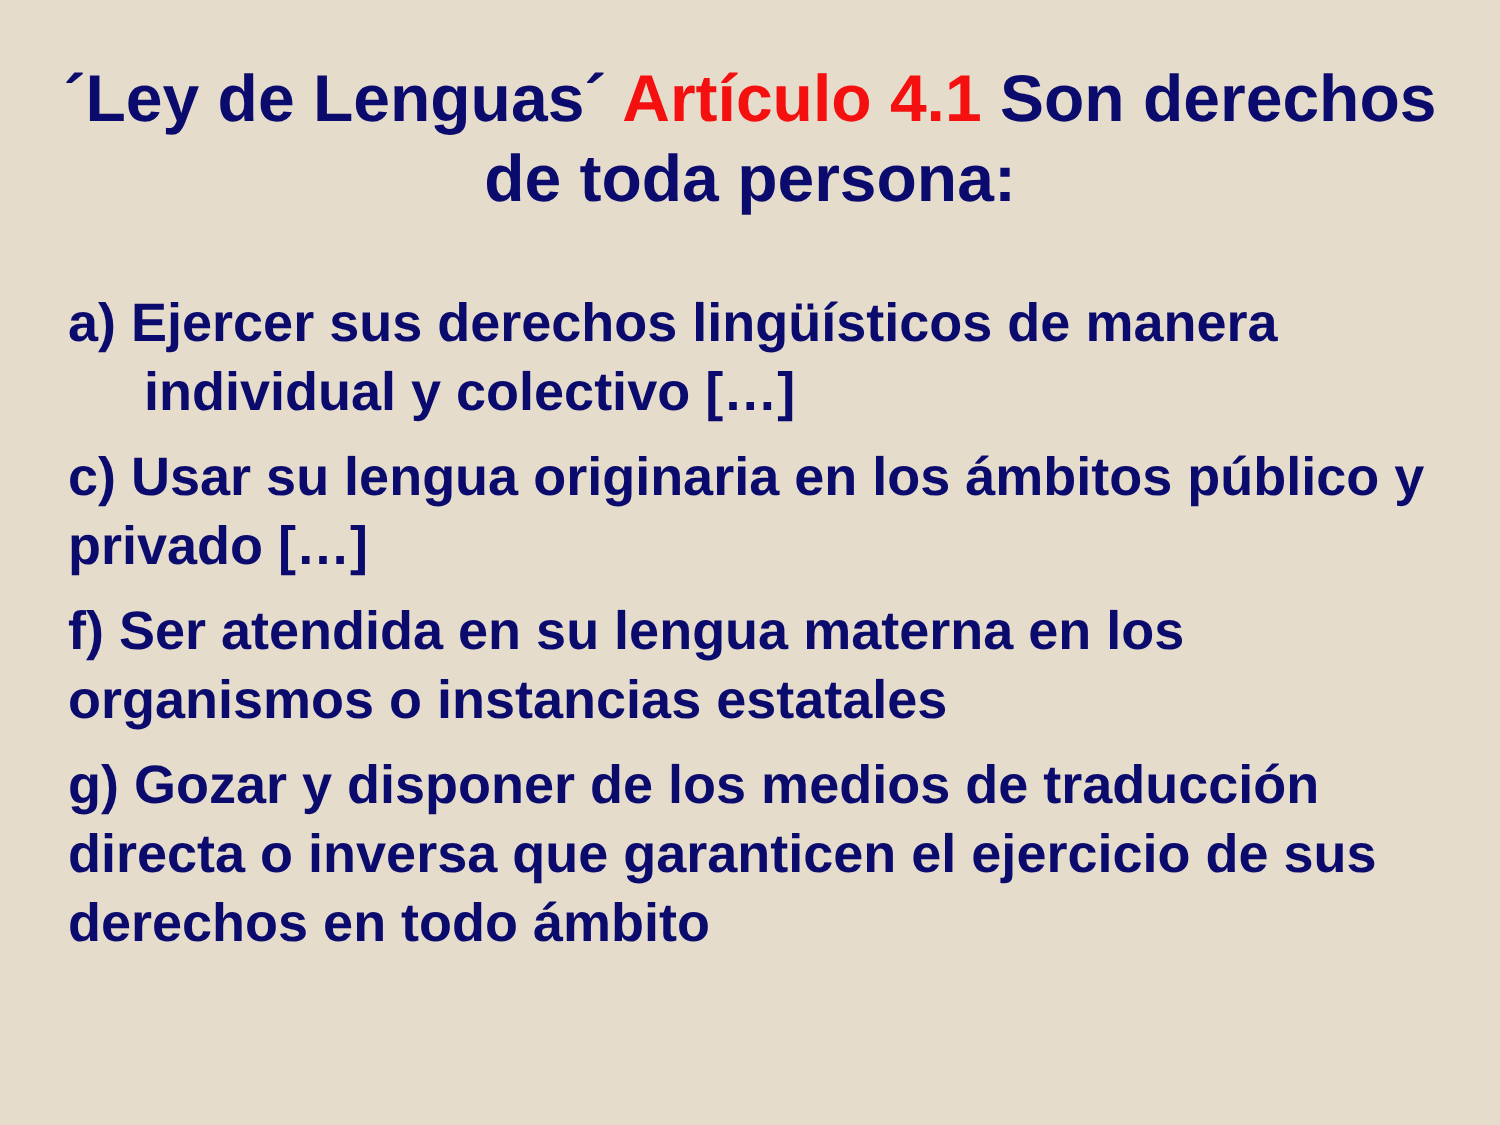´Ley de Lenguas´ Artículo 4.1 Son derechos de toda persona:
a) Ejercer sus derechos lingüísticos de manera
individual y colectivo […]
c) Usar su lengua originaria en los ámbitos público y privado […]
f) Ser atendida en su lengua materna en los organismos o instancias estatales
g) Gozar y disponer de los medios de traducción directa o inversa que garanticen el ejercicio de sus derechos en todo ámbito